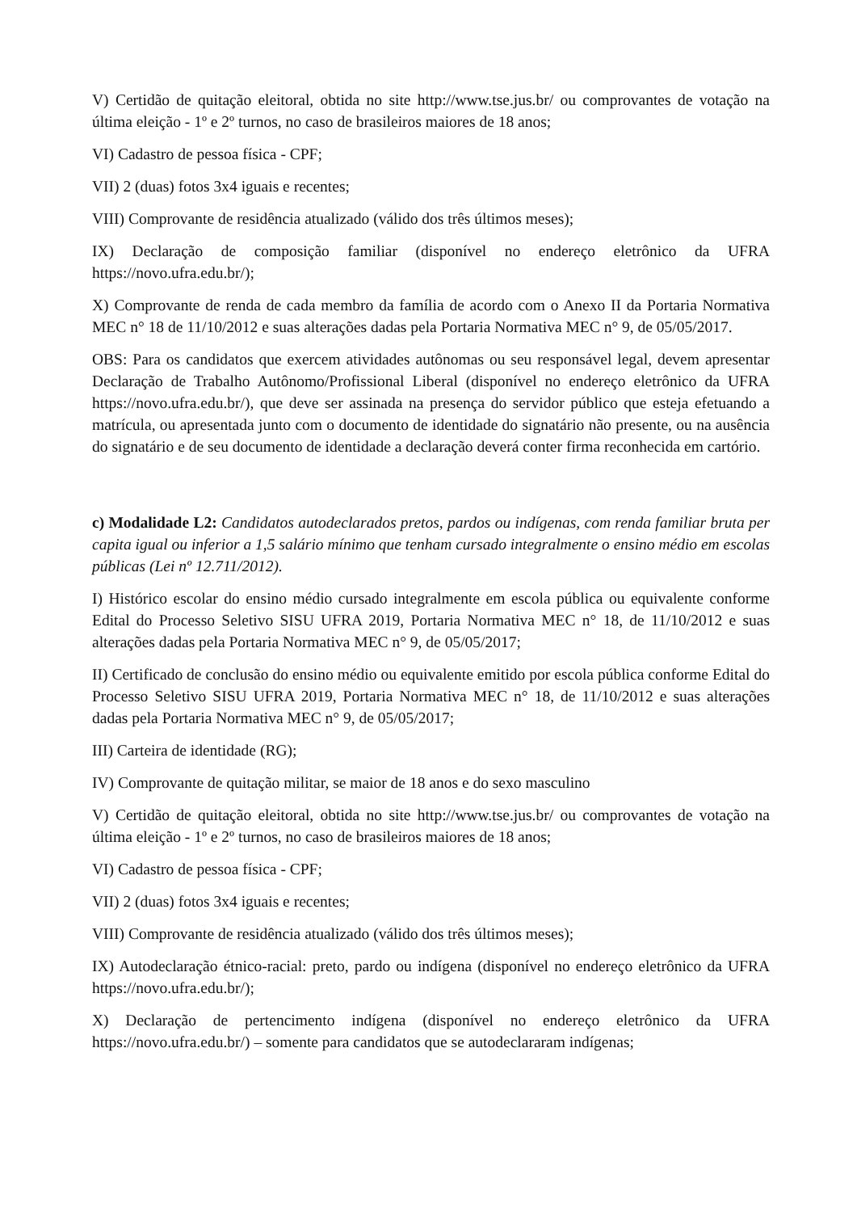V) Certidão de quitação eleitoral, obtida no site http://www.tse.jus.br/ ou comprovantes de votação na última eleição - 1º e 2º turnos, no caso de brasileiros maiores de 18 anos;
VI) Cadastro de pessoa física - CPF;
VII) 2 (duas) fotos 3x4 iguais e recentes;
VIII) Comprovante de residência atualizado (válido dos três últimos meses);
IX) Declaração de composição familiar (disponível no endereço eletrônico da UFRA https://novo.ufra.edu.br/);
X) Comprovante de renda de cada membro da família de acordo com o Anexo II da Portaria Normativa MEC n° 18 de 11/10/2012 e suas alterações dadas pela Portaria Normativa MEC n° 9, de 05/05/2017.
OBS: Para os candidatos que exercem atividades autônomas ou seu responsável legal, devem apresentar Declaração de Trabalho Autônomo/Profissional Liberal (disponível no endereço eletrônico da UFRA https://novo.ufra.edu.br/), que deve ser assinada na presença do servidor público que esteja efetuando a matrícula, ou apresentada junto com o documento de identidade do signatário não presente, ou na ausência do signatário e de seu documento de identidade a declaração deverá conter firma reconhecida em cartório.
c) Modalidade L2: Candidatos autodeclarados pretos, pardos ou indígenas, com renda familiar bruta per capita igual ou inferior a 1,5 salário mínimo que tenham cursado integralmente o ensino médio em escolas públicas (Lei nº 12.711/2012).
I) Histórico escolar do ensino médio cursado integralmente em escola pública ou equivalente conforme Edital do Processo Seletivo SISU UFRA 2019, Portaria Normativa MEC n° 18, de 11/10/2012 e suas alterações dadas pela Portaria Normativa MEC n° 9, de 05/05/2017;
II) Certificado de conclusão do ensino médio ou equivalente emitido por escola pública conforme Edital do Processo Seletivo SISU UFRA 2019, Portaria Normativa MEC n° 18, de 11/10/2012 e suas alterações dadas pela Portaria Normativa MEC n° 9, de 05/05/2017;
III) Carteira de identidade (RG);
IV) Comprovante de quitação militar, se maior de 18 anos e do sexo masculino
V) Certidão de quitação eleitoral, obtida no site http://www.tse.jus.br/ ou comprovantes de votação na última eleição - 1º e 2º turnos, no caso de brasileiros maiores de 18 anos;
VI) Cadastro de pessoa física - CPF;
VII) 2 (duas) fotos 3x4 iguais e recentes;
VIII) Comprovante de residência atualizado (válido dos três últimos meses);
IX) Autodeclaração étnico-racial: preto, pardo ou indígena (disponível no endereço eletrônico da UFRA https://novo.ufra.edu.br/);
X) Declaração de pertencimento indígena (disponível no endereço eletrônico da UFRA https://novo.ufra.edu.br/) – somente para candidatos que se autodeclararam indígenas;